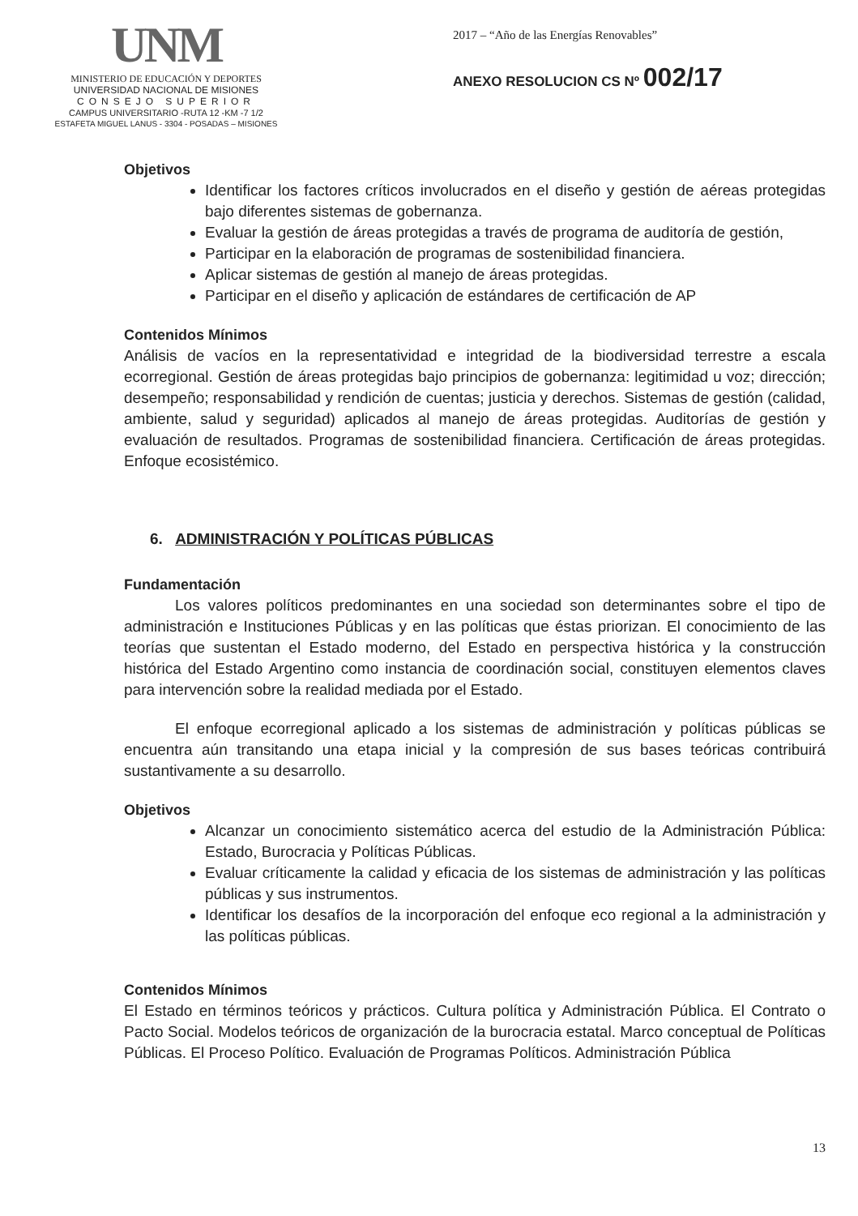UNM
MINISTERIO DE EDUCACIÓN Y DEPORTES
UNIVERSIDAD NACIONAL DE MISIONES
CONSEJO SUPERIOR
CAMPUS UNIVERSITARIO -RUTA 12 -KM -7 1/2
ESTAFETA MIGUEL LANUS - 3304 - POSADAS – MISIONES
2017 – “Año de las Energías Renovables”
ANEXO RESOLUCION CS Nº 002/17
Objetivos
Identificar los factores críticos involucrados en el diseño y gestión de aéreas protegidas bajo diferentes sistemas de gobernanza.
Evaluar la gestión de áreas protegidas a través de programa de auditoría de gestión,
Participar en la elaboración de programas de sostenibilidad financiera.
Aplicar sistemas de gestión al manejo de áreas protegidas.
Participar en el diseño y aplicación de estándares de certificación de AP
Contenidos Mínimos
Análisis de vacíos en la representatividad e integridad de la biodiversidad terrestre a escala ecorregional. Gestión de áreas protegidas bajo principios de gobernanza: legitimidad u voz; dirección; desempeño; responsabilidad y rendición de cuentas; justicia y derechos. Sistemas de gestión (calidad, ambiente, salud y seguridad) aplicados al manejo de áreas protegidas. Auditorías de gestión y evaluación de resultados. Programas de sostenibilidad financiera. Certificación de áreas protegidas. Enfoque ecosistémico.
6. ADMINISTRACIÓN Y POLÍTICAS PÚBLICAS
Fundamentación
Los valores políticos predominantes en una sociedad son determinantes sobre el tipo de administración e Instituciones Públicas y en las políticas que éstas priorizan. El conocimiento de las teorías que sustentan el Estado moderno, del Estado en perspectiva histórica y la construcción histórica del Estado Argentino como instancia de coordinación social, constituyen elementos claves para intervención sobre la realidad mediada por el Estado.
El enfoque ecorregional aplicado a los sistemas de administración y políticas públicas se encuentra aún transitando una etapa inicial y la compresión de sus bases teóricas contribuirá sustantivamente a su desarrollo.
Objetivos
Alcanzar un conocimiento sistemático acerca del estudio de la Administración Pública: Estado, Burocracia y Políticas Públicas.
Evaluar críticamente la calidad y eficacia de los sistemas de administración y las políticas públicas y sus instrumentos.
Identificar los desafíos de la incorporación del enfoque eco regional a la administración y las políticas públicas.
Contenidos Mínimos
El Estado en términos teóricos y prácticos. Cultura política y Administración Pública. El Contrato o Pacto Social. Modelos teóricos de organización de la burocracia estatal. Marco conceptual de Políticas Públicas. El Proceso Político. Evaluación de Programas Políticos. Administración Pública
13